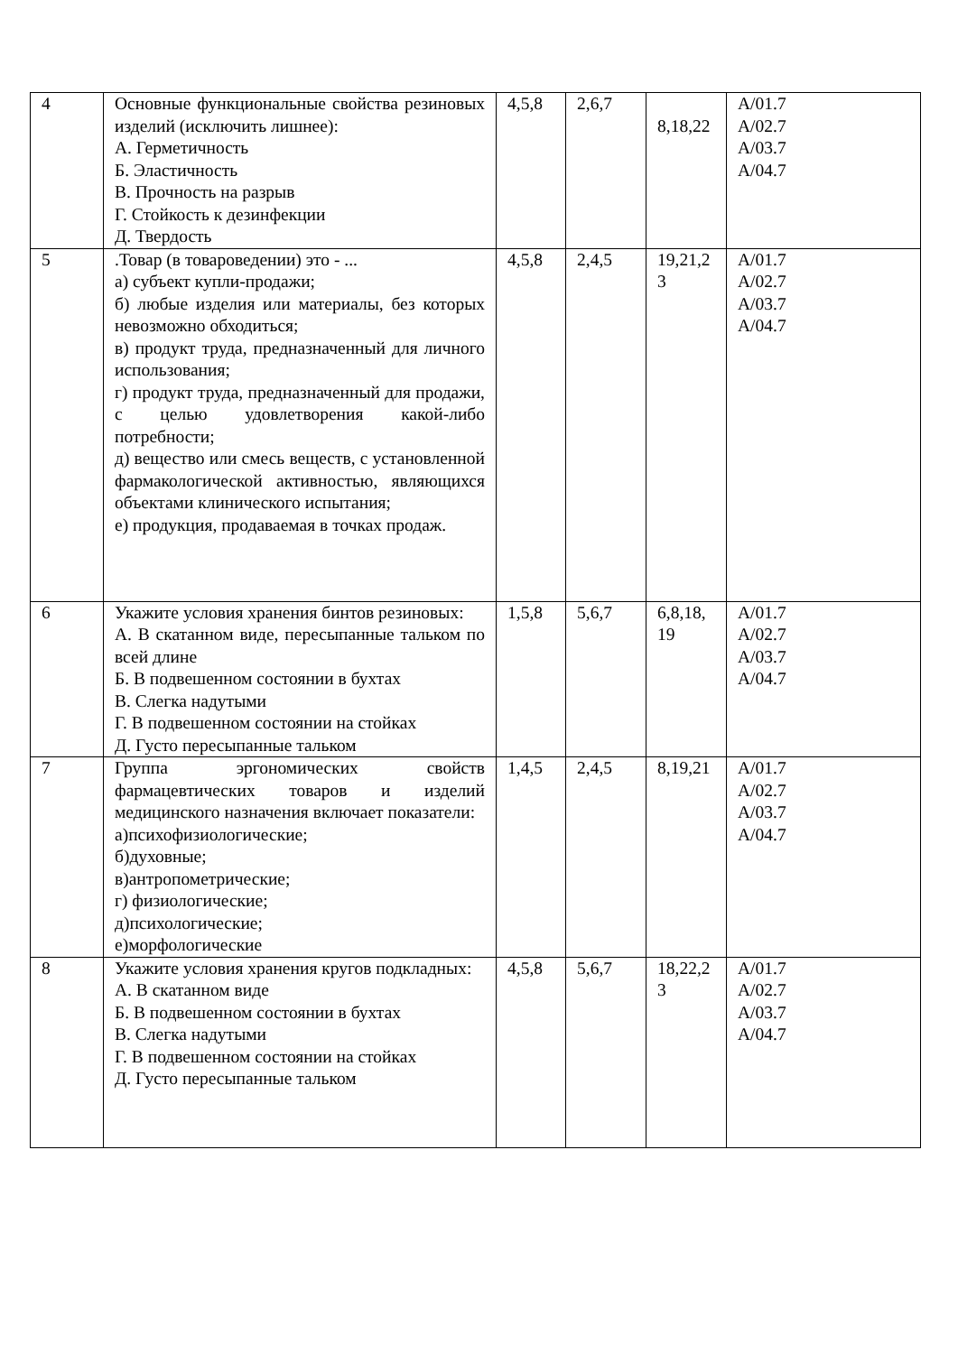| 4 | Основные функциональные свойства резиновых изделий (исключить лишнее): А. Герметичность Б. Эластичность В. Прочность на разрыв Г. Стойкость к дезинфекции Д. Твердость | 4,5,8 | 2,6,7 | 8,18,22 | A/01.7 A/02.7 A/03.7 A/04.7 |
| 5 | .Товар (в товароведении) это - ... а) субъект купли-продажи; б) любые изделия или материалы, без которых невозможно обходиться; в) продукт труда, предназначенный для личного использования; г) продукт труда, предназначенный для продажи, с целью удовлетворения какой-либо потребности; д) вещество или смесь веществ, с установленной фармакологической активностью, являющихся объектами клинического испытания; е) продукция, продаваемая в точках продаж. | 4,5,8 | 2,4,5 | 19,21,2 3 | A/01.7 A/02.7 A/03.7 A/04.7 |
| 6 | Укажите условия хранения бинтов резиновых: А. В скатанном виде, пересыпанные тальком по всей длине Б. В подвешенном состоянии в бухтах В. Слегка надутыми Г. В подвешенном состоянии на стойках Д. Густо пересыпанные тальком | 1,5,8 | 5,6,7 | 6,8,18, 19 | A/01.7 A/02.7 A/03.7 A/04.7 |
| 7 | Группа эргономических свойств фармацевтических товаров и изделий медицинского назначения включает показатели: а)психофизиологические; б)духовные; в)антропометрические; г) физиологические; д)психологические; е)морфологические | 1,4,5 | 2,4,5 | 8,19,21 | A/01.7 A/02.7 A/03.7 A/04.7 |
| 8 | Укажите условия хранения кругов подкладных: А. В скатанном виде Б. В подвешенном состоянии в бухтах В. Слегка надутыми Г. В подвешенном состоянии на стойках Д. Густо пересыпанные тальком | 4,5,8 | 5,6,7 | 18,22,2 3 | A/01.7 A/02.7 A/03.7 A/04.7 |